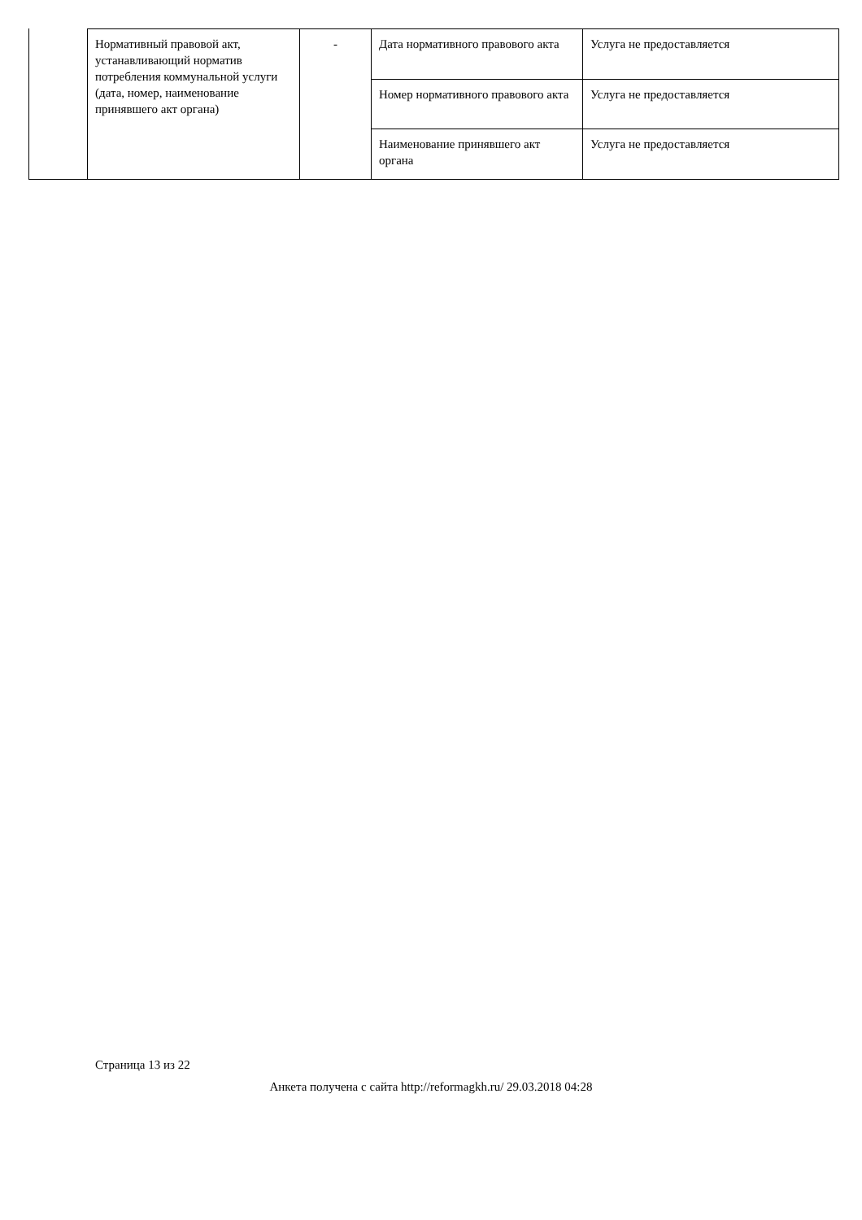| Нормативный правовой акт, устанавливающий норматив потребления коммунальной услуги (дата, номер, наименование принявшего акт органа) | - | Дата нормативного правового акта | Услуга не предоставляется |
| | | Номер нормативного правового акта | Услуга не предоставляется |
| | | Наименование принявшего акт органа | Услуга не предоставляется |
Страница 13 из 22
Анкета получена с сайта http://reformagkh.ru/ 29.03.2018 04:28